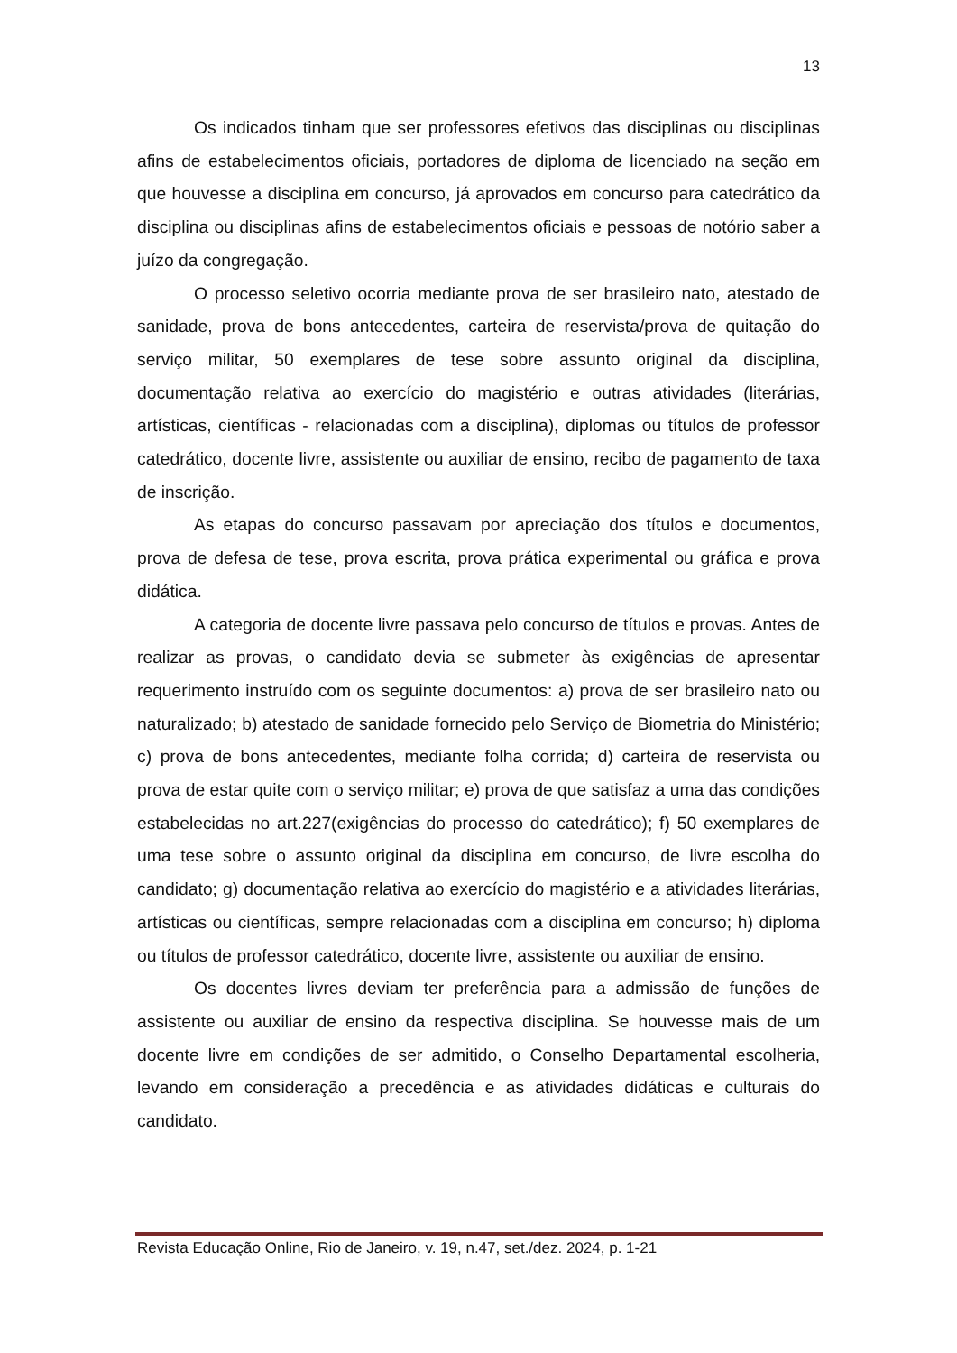13
Os indicados tinham que ser professores efetivos das disciplinas ou disciplinas afins de estabelecimentos oficiais, portadores de diploma de licenciado na seção em que houvesse a disciplina em concurso, já aprovados em concurso para catedrático da disciplina ou disciplinas afins de estabelecimentos oficiais e pessoas de notório saber a juízo da congregação.
O processo seletivo ocorria mediante prova de ser brasileiro nato, atestado de sanidade, prova de bons antecedentes, carteira de reservista/prova de quitação do serviço militar, 50 exemplares de tese sobre assunto original da disciplina, documentação relativa ao exercício do magistério e outras atividades (literárias, artísticas, científicas - relacionadas com a disciplina), diplomas ou títulos de professor catedrático, docente livre, assistente ou auxiliar de ensino, recibo de pagamento de taxa de inscrição.
As etapas do concurso passavam por apreciação dos títulos e documentos, prova de defesa de tese, prova escrita, prova prática experimental ou gráfica e prova didática.
A categoria de docente livre passava pelo concurso de títulos e provas. Antes de realizar as provas, o candidato devia se submeter às exigências de apresentar requerimento instruído com os seguinte documentos: a) prova de ser brasileiro nato ou naturalizado; b) atestado de sanidade fornecido pelo Serviço de Biometria do Ministério; c) prova de bons antecedentes, mediante folha corrida; d) carteira de reservista ou prova de estar quite com o serviço militar; e) prova de que satisfaz a uma das condições estabelecidas no art.227(exigências do processo do catedrático); f) 50 exemplares de uma tese sobre o assunto original da disciplina em concurso, de livre escolha do candidato; g) documentação relativa ao exercício do magistério e a atividades literárias, artísticas ou científicas, sempre relacionadas com a disciplina em concurso; h) diploma ou títulos de professor catedrático, docente livre, assistente ou auxiliar de ensino.
Os docentes livres deviam ter preferência para a admissão de funções de assistente ou auxiliar de ensino da respectiva disciplina. Se houvesse mais de um docente livre em condições de ser admitido, o Conselho Departamental escolheria, levando em consideração a precedência e as atividades didáticas e culturais do candidato.
Revista Educação Online, Rio de Janeiro, v. 19, n.47, set./dez. 2024, p. 1-21